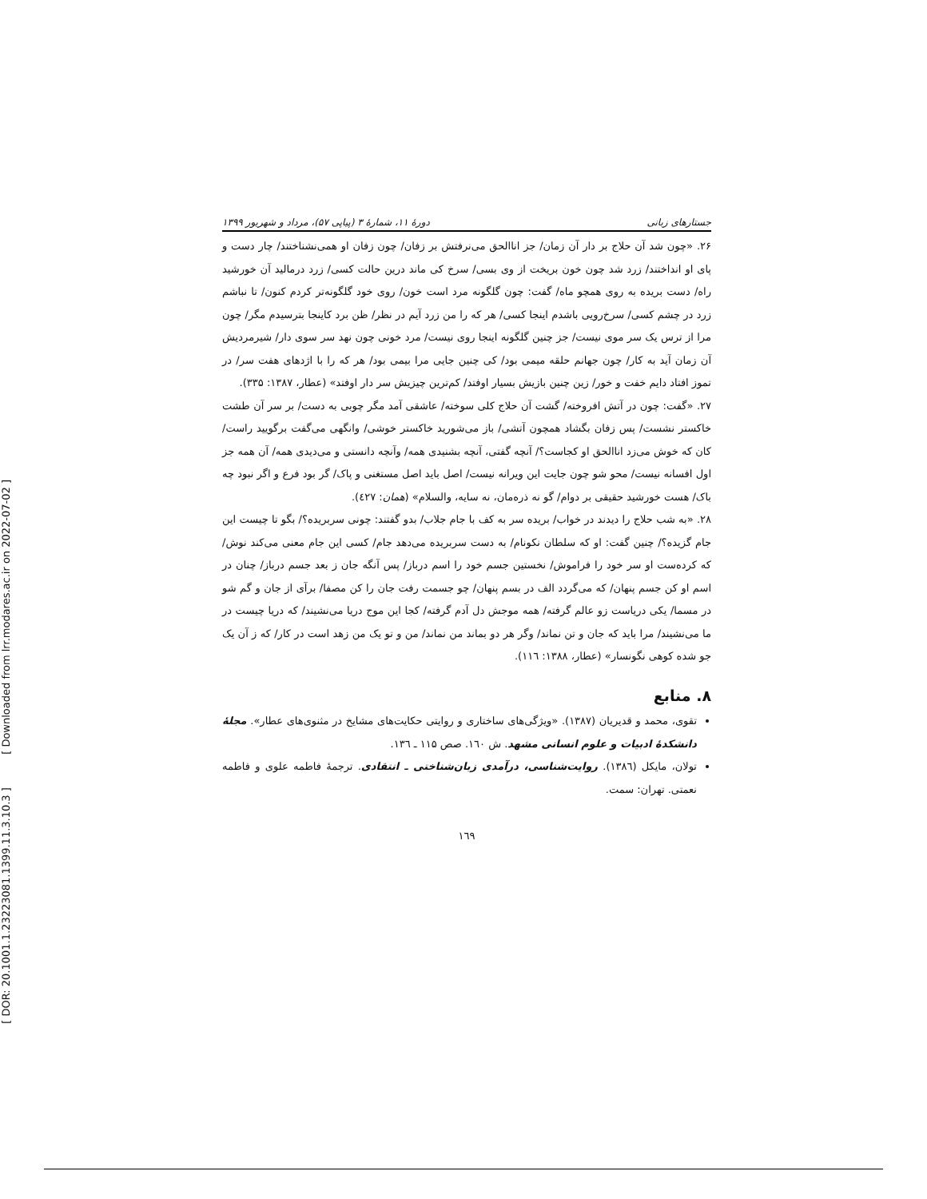[ DOR: 20.1001.1.23223081.1399.11.3.10.3 ] [ Downloaded from lrr.modares.ac.ir on 2022-07-02 ]
جستارهای زبانی دورهٔ ۱۱، شمارهٔ ۳ (پیاپی ۵۷)، مرداد و شهریور ۱۳۹۹
۲۶. «چون شد آن حلاج بر دار آن زمان/ جز اناالحق می‌نرفتش بر زفان/ چون زفان او همی‌نشناختند/ چار دست و پای او انداختند/ زرد شد چون خون بریخت از وی بسی/ سرخ کی ماند درین حالت کسی/ زرد درمالید آن خورشید راه/ دست بریده به روی همچو ماه/ گفت: چون گلگونه مرد است خون/ روی خود گلگونه‌تر کردم کنون/ تا نباشم زرد در چشم کسی/ سرخ‌رویی باشدم اینجا کسی/ هر که را من زرد آیم در نظر/ ظن برد کاینجا بترسیدم مگر/ چون مرا از ترس یک سر موی نیست/ جز چنین گلگونه اینجا روی نیست/ مرد خونی چون نهد سر سوی دار/ شیرمردیش آن زمان آید به کار/ چون جهانم حلقه میمی بود/ کی چنین جایی مرا بیمی بود/ هر که را با اژدهای هفت سر/ در تموز افتاد دایم خفت و خور/ زین چنین بازیش بسیار اوفتد/ کم‌ترین چیزیش سر دار اوفتد» (عطار، ۱۳۸۷: ۳۳۵).
۲۷. «گفت: چون در آتش افروخته/ گشت آن حلاج کلی سوخته/ عاشقی آمد مگر چوبی به دست/ بر سر آن طشت خاکستر نشست/ پس زفان بگشاد همچون آتشی/ باز می‌شورید خاکستر خوشی/ وانگهی می‌گفت برگویید راست/ کان که خوش می‌زد اناالحق او کجاست؟/ آنچه گفتی، آنچه بشنیدی همه/ وآنچه دانستی و می‌دیدی همه/ آن همه جز اول افسانه نیست/ محو شو چون جایت این ویرانه نیست/ اصل باید اصل مستغنی و پاک/ گر بود فرع و اگر نبود چه باک/ هست خورشید حقیقی بر دوام/ گو نه ذره‌مان، نه سایه، والسلام» (همان: ٤٢٧).
۲۸. «به شب حلاج را دیدند در خواب/ بریده سر به کف با جام جلاب/ بدو گفتند: چونی سربریده؟/ بگو تا چیست این جام گزیده؟/ چنین گفت: او که سلطان نکونام/ به دست سربریده می‌دهد جام/ کسی این جام معنی می‌کند نوش/ که کرده‌ست او سر خود را فراموش/ نخستین جسم خود را اسم درباز/ پس آنگه جان ز بعد جسم درباز/ چنان در اسم او کن جسم پنهان/ که می‌گردد الف در بسم پنهان/ چو جسمت رفت جان را کن مصفا/ برآی از جان و گم شو در مسما/ یکی دریاست زو عالم گرفته/ همه موجش دل آدم گرفته/ کجا این موج دریا می‌نشیند/ که دریا چیست در ما می‌نشیند/ مرا باید که جان و تن نماند/ وگر هر دو بماند من نماند/ من و تو یک من زهد است در کار/ که ز آن یک جو شده کوهی نگونسار» (عطار، ۱۳۸۸: ۱۱٦).
۸. منابع
تقوی، محمد و قدیریان (۱۳۸۷). «ویژگی‌های ساختاری و روایتی حکایت‌های مشایخ در مثنوی‌های عطار». مجلهٔ دانشکدهٔ ادبیات و علوم انسانی مشهد. ش ۱٦۰. صص ۱۱۵ ـ ۱۳٦.
تولان، مایکل (۱۳۸٦). روایت‌شناسی، درآمدی زبان‌شناختی ـ انتقادی. ترجمهٔ فاطمه علوی و فاطمه نعمتی. تهران: سمت.
۱٦۹